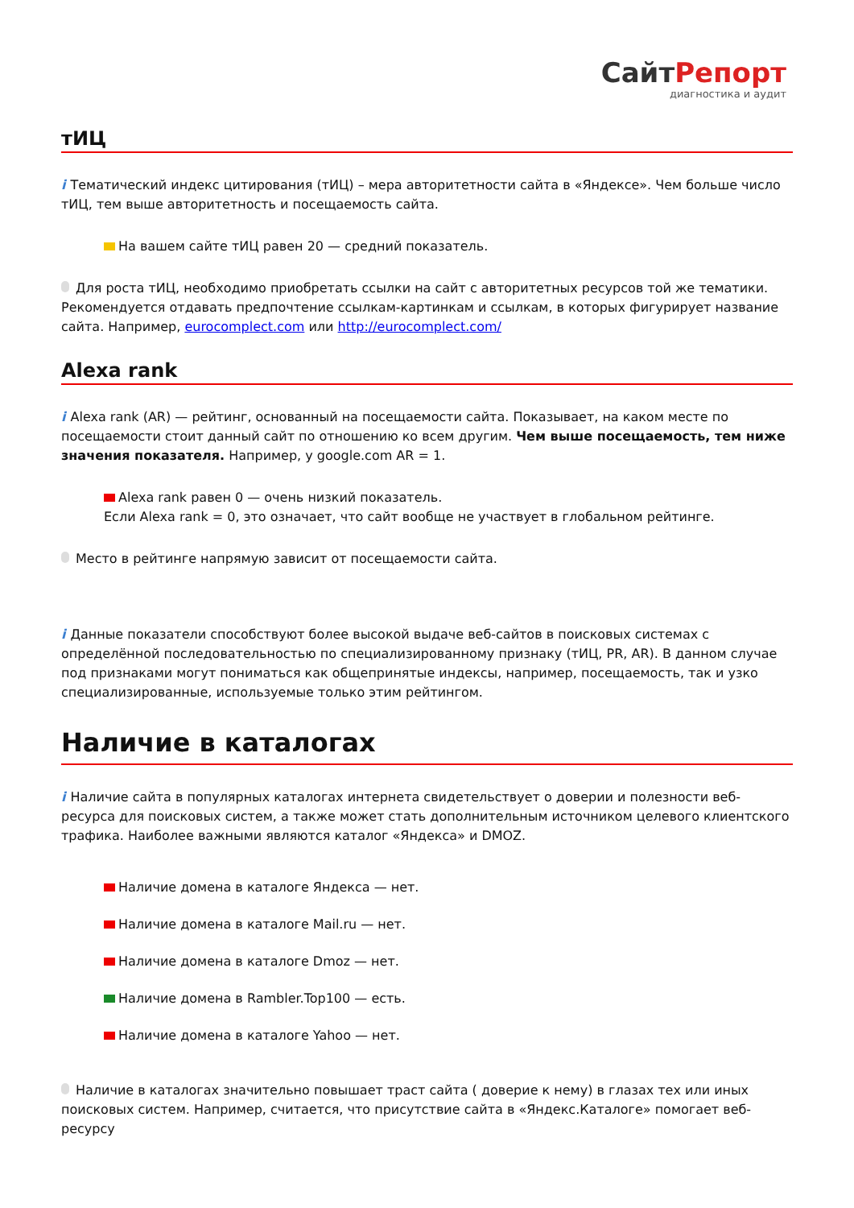СайтРепорт
диагностика и аудит
тИЦ
i Тематический индекс цитирования (тИЦ) – мера авторитетности сайта в «Яндексе». Чем больше число тИЦ, тем выше авторитетность и посещаемость сайта.
На вашем сайте тИЦ равен 20 — средний показатель.
Для роста тИЦ, необходимо приобретать ссылки на сайт с авторитетных ресурсов той же тематики. Рекомендуется отдавать предпочтение ссылкам-картинкам и ссылкам, в которых фигурирует название сайта. Например, eurocomplect.com или http://eurocomplect.com/
Alexa rank
i Alexa rank (AR) — рейтинг, основанный на посещаемости сайта. Показывает, на каком месте по посещаемости стоит данный сайт по отношению ко всем другим. Чем выше посещаемость, тем ниже значения показателя. Например, у google.com AR = 1.
Alexa rank равен 0 — очень низкий показатель.
Если Alexa rank = 0, это означает, что сайт вообще не участвует в глобальном рейтинге.
Место в рейтинге напрямую зависит от посещаемости сайта.
i Данные показатели способствуют более высокой выдаче веб-сайтов в поисковых системах с определённой последовательностью по специализированному признаку (тИЦ, PR, AR). В данном случае под признаками могут пониматься как общепринятые индексы, например, посещаемость, так и узко специализированные, используемые только этим рейтингом.
Наличие в каталогах
i Наличие сайта в популярных каталогах интернета свидетельствует о доверии и полезности веб-ресурса для поисковых систем, а также может стать дополнительным источником целевого клиентского трафика. Наиболее важными являются каталог «Яндекса» и DMOZ.
Наличие домена в каталоге Яндекса — нет.
Наличие домена в каталоге Mail.ru — нет.
Наличие домена в каталоге Dmoz — нет.
Наличие домена в Rambler.Top100 — есть.
Наличие домена в каталоге Yahoo — нет.
Наличие в каталогах значительно повышает траст сайта ( доверие к нему) в глазах тех или иных поисковых систем. Например, считается, что присутствие сайта в «Яндекс.Каталоге» помогает веб-ресурсу